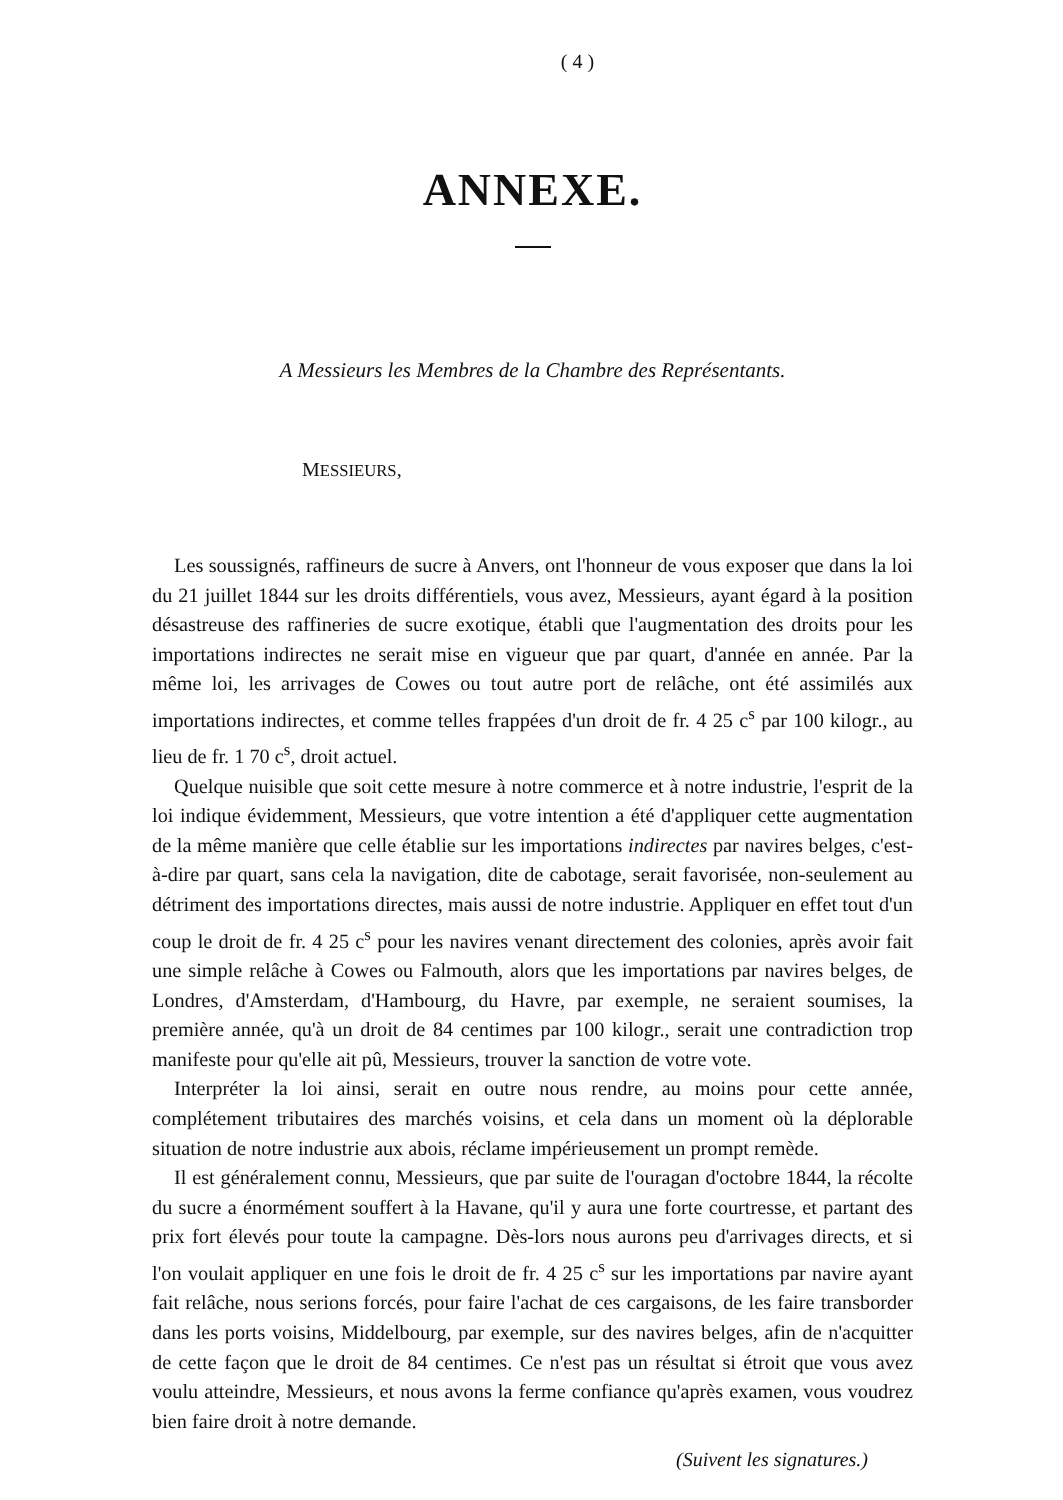( 4 )
ANNEXE.
A Messieurs les Membres de la Chambre des Représentants.
MESSIEURS,
Les soussignés, raffineurs de sucre à Anvers, ont l'honneur de vous exposer que dans la loi du 21 juillet 1844 sur les droits différentiels, vous avez, Messieurs, ayant égard à la position désastreuse des raffineries de sucre exotique, établi que l'augmentation des droits pour les importations indirectes ne serait mise en vigueur que par quart, d'année en année. Par la même loi, les arrivages de Cowes ou tout autre port de relâche, ont été assimilés aux importations indirectes, et comme telles frappées d'un droit de fr. 4 25 c<sup>s</sup> par 100 kilogr., au lieu de fr. 1 70 c<sup>s</sup>, droit actuel.
Quelque nuisible que soit cette mesure à notre commerce et à notre industrie, l'esprit de la loi indique évidemment, Messieurs, que votre intention a été d'appliquer cette augmentation de la même manière que celle établie sur les importations indirectes par navires belges, c'est-à-dire par quart, sans cela la navigation, dite de cabotage, serait favorisée, non-seulement au détriment des importations directes, mais aussi de notre industrie. Appliquer en effet tout d'un coup le droit de fr. 4 25 c<sup>s</sup> pour les navires venant directement des colonies, après avoir fait une simple relâche à Cowes ou Falmouth, alors que les importations par navires belges, de Londres, d'Amsterdam, d'Hambourg, du Havre, par exemple, ne seraient soumises, la première année, qu'à un droit de 84 centimes par 100 kilogr., serait une contradiction trop manifeste pour qu'elle ait pû, Messieurs, trouver la sanction de votre vote.
Interpréter la loi ainsi, serait en outre nous rendre, au moins pour cette année, complétement tributaires des marchés voisins, et cela dans un moment où la déplorable situation de notre industrie aux abois, réclame impérieusement un prompt remède.
Il est généralement connu, Messieurs, que par suite de l'ouragan d'octobre 1844, la récolte du sucre a énormément souffert à la Havane, qu'il y aura une forte courtresse, et partant des prix fort élevés pour toute la campagne. Dès-lors nous aurons peu d'arrivages directs, et si l'on voulait appliquer en une fois le droit de fr. 4 25 c<sup>s</sup> sur les importations par navire ayant fait relâche, nous serions forcés, pour faire l'achat de ces cargaisons, de les faire transborder dans les ports voisins, Middelbourg, par exemple, sur des navires belges, afin de n'acquitter de cette façon que le droit de 84 centimes. Ce n'est pas un résultat si étroit que vous avez voulu atteindre, Messieurs, et nous avons la ferme confiance qu'après examen, vous voudrez bien faire droit à notre demande.
(Suivent les signatures.)